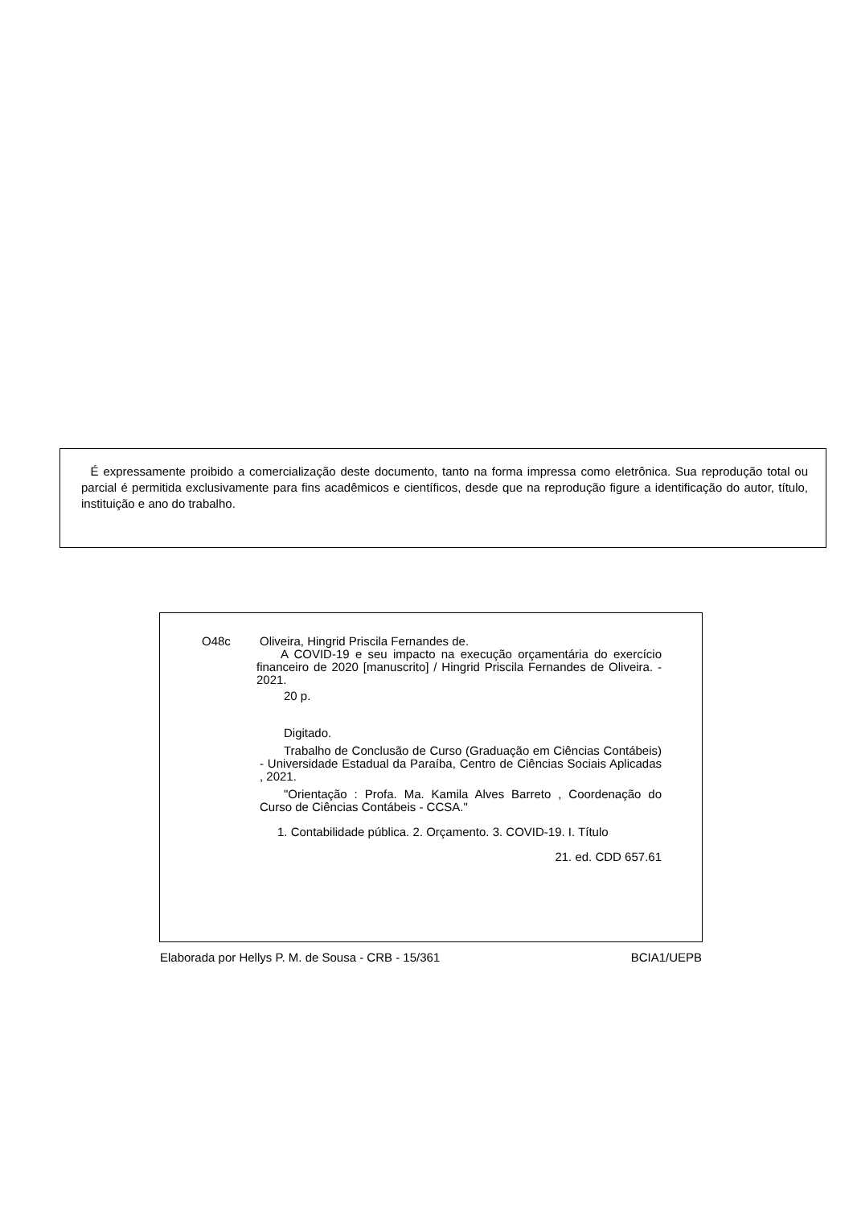É expressamente proibido a comercialização deste documento, tanto na forma impressa como eletrônica. Sua reprodução total ou parcial é permitida exclusivamente para fins acadêmicos e científicos, desde que na reprodução figure a identificação do autor, título, instituição e ano do trabalho.
O48c
Oliveira, Hingrid Priscila Fernandes de.
A COVID-19 e seu impacto na execução orçamentária do exercício financeiro de 2020 [manuscrito] / Hingrid Priscila Fernandes de Oliveira. - 2021.
20 p.
Digitado.
Trabalho de Conclusão de Curso (Graduação em Ciências Contábeis) - Universidade Estadual da Paraíba, Centro de Ciências Sociais Aplicadas , 2021.
"Orientação : Profa. Ma. Kamila Alves Barreto , Coordenação do Curso de Ciências Contábeis - CCSA."
1. Contabilidade pública. 2. Orçamento. 3. COVID-19. I. Título
21. ed. CDD 657.61
Elaborada por Hellys P. M. de Sousa - CRB - 15/361 BCIA1/UEPB